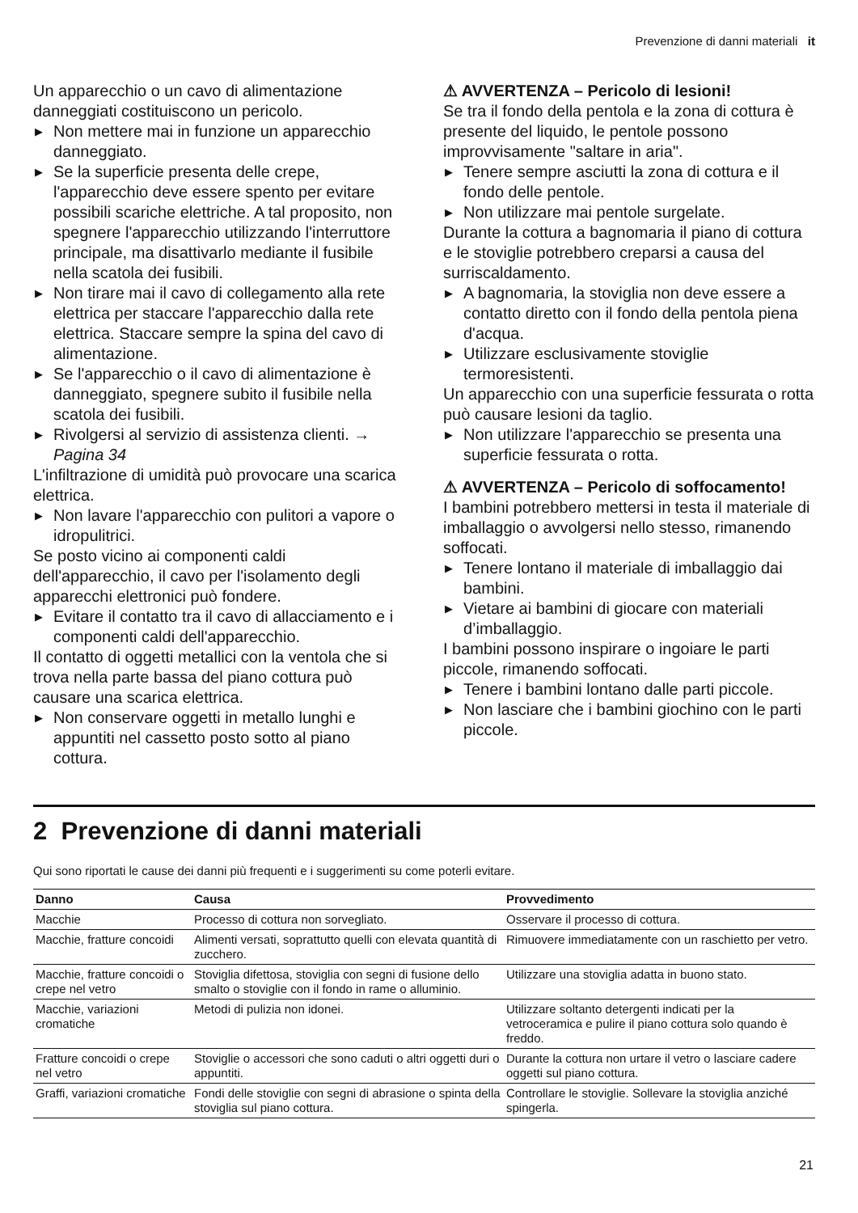Prevenzione di danni materiali it
Un apparecchio o un cavo di alimentazione danneggiati costituiscono un pericolo.
▶ Non mettere mai in funzione un apparecchio danneggiato.
▶ Se la superficie presenta delle crepe, l'apparecchio deve essere spento per evitare possibili scariche elettriche. A tal proposito, non spegnere l'apparecchio utilizzando l'interruttore principale, ma disattivarlo mediante il fusibile nella scatola dei fusibili.
▶ Non tirare mai il cavo di collegamento alla rete elettrica per staccare l'apparecchio dalla rete elettrica. Staccare sempre la spina del cavo di alimentazione.
▶ Se l'apparecchio o il cavo di alimentazione è danneggiato, spegnere subito il fusibile nella scatola dei fusibili.
▶ Rivolgersi al servizio di assistenza clienti. → Pagina 34
L'infiltrazione di umidità può provocare una scarica elettrica.
▶ Non lavare l'apparecchio con pulitori a vapore o idropulitrici.
Se posto vicino ai componenti caldi dell'apparecchio, il cavo per l'isolamento degli apparecchi elettronici può fondere.
▶ Evitare il contatto tra il cavo di allacciamento e i componenti caldi dell'apparecchio.
Il contatto di oggetti metallici con la ventola che si trova nella parte bassa del piano cottura può causare una scarica elettrica.
▶ Non conservare oggetti in metallo lunghi e appuntiti nel cassetto posto sotto al piano cottura.
⚠ AVVERTENZA – Pericolo di lesioni!
Se tra il fondo della pentola e la zona di cottura è presente del liquido, le pentole possono improvvisamente "saltare in aria".
▶ Tenere sempre asciutti la zona di cottura e il fondo delle pentole.
▶ Non utilizzare mai pentole surgelate.
Durante la cottura a bagnomaria il piano di cottura e le stoviglie potrebbero creparsi a causa del surriscaldamento.
▶ A bagnomaria, la stoviglia non deve essere a contatto diretto con il fondo della pentola piena d'acqua.
▶ Utilizzare esclusivamente stoviglie termoresistenti.
Un apparecchio con una superficie fessurata o rotta può causare lesioni da taglio.
▶ Non utilizzare l'apparecchio se presenta una superficie fessurata o rotta.
⚠ AVVERTENZA – Pericolo di soffocamento!
I bambini potrebbero mettersi in testa il materiale di imballaggio o avvolgersi nello stesso, rimanendo soffocati.
▶ Tenere lontano il materiale di imballaggio dai bambini.
▶ Vietare ai bambini di giocare con materiali d’imballaggio.
I bambini possono inspirare o ingoiare le parti piccole, rimanendo soffocati.
▶ Tenere i bambini lontano dalle parti piccole.
▶ Non lasciare che i bambini giochino con le parti piccole.
2 Prevenzione di danni materiali
Qui sono riportati le cause dei danni più frequenti e i suggerimenti su come poterli evitare.
| Danno | Causa | Provvedimento |
| --- | --- | --- |
| Macchie | Processo di cottura non sorvegliato. | Osservare il processo di cottura. |
| Macchie, fratture concoidi | Alimenti versati, soprattutto quelli con elevata quantità di zucchero. | Rimuovere immediatamente con un raschietto per vetro. |
| Macchie, fratture concoidi o crepe nel vetro | Stoviglia difettosa, stoviglia con segni di fusione dello smalto o stoviglie con il fondo in rame o alluminio. | Utilizzare una stoviglia adatta in buono stato. |
| Macchie, variazioni cromatiche | Metodi di pulizia non idonei. | Utilizzare soltanto detergenti indicati per la vetroceramica e pulire il piano cottura solo quando è freddo. |
| Fratture concoidi o crepe nel vetro | Stoviglie o accessori che sono caduti o altri oggetti duri o appuntiti. | Durante la cottura non urtare il vetro o lasciare cadere oggetti sul piano cottura. |
| Graffi, variazioni cromatiche | Fondi delle stoviglie con segni di abrasione o spinta della stoviglia sul piano cottura. | Controllare le stoviglie. Sollevare la stoviglia anziché spingerla. |
21